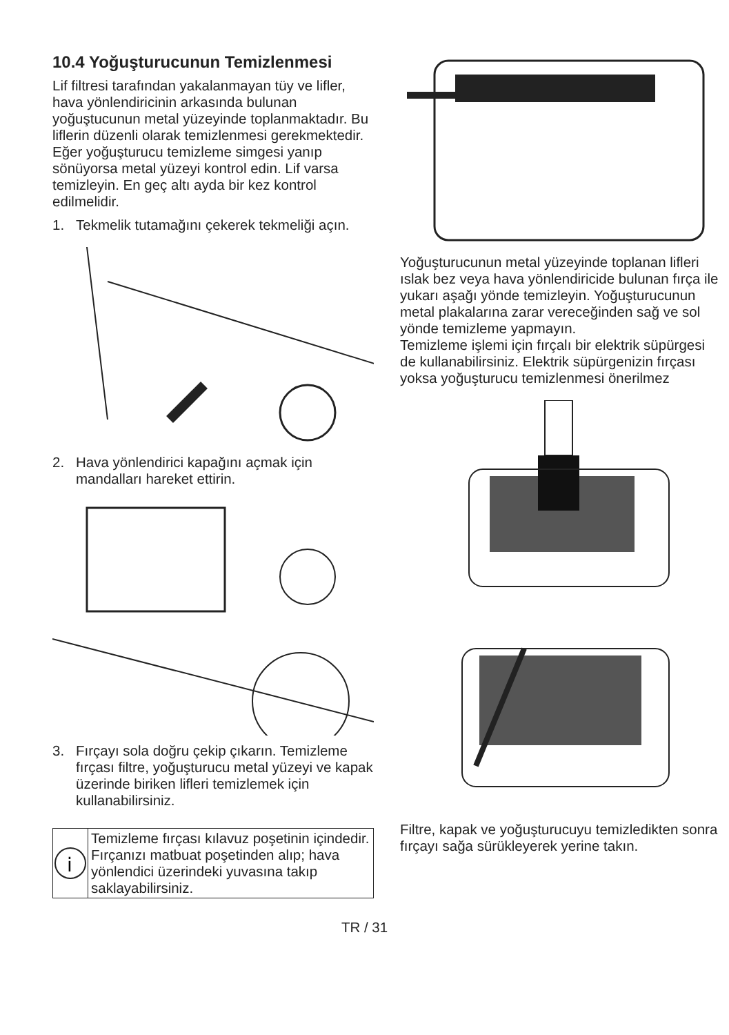10.4 Yoğuşturucunun Temizlenmesi
Lif filtresi tarafından yakalanmayan tüy ve lifler, hava yönlendiricinin arkasında bulunan yoğuştucunun metal yüzeyinde toplanmaktadır. Bu liflerin düzenli olarak temizlenmesi gerekmektedir.
Eğer yoğuşturucu temizleme simgesi yanıp sönüyorsa metal yüzeyi kontrol edin. Lif varsa temizleyin. En geç altı ayda bir kez kontrol edilmelidir.
1. Tekmelik tutamağını çekerek tekmeliği açın.
2. Hava yönlendirici kapağını açmak için mandalları hareket ettirin.
3. Fırçayı sola doğru çekip çıkarın. Temizleme fırçası filtre, yoğuşturucu metal yüzeyi ve kapak üzerinde biriken lifleri temizlemek için kullanabilirsiniz.
i
Temizleme fırçası kılavuz poşetinin içindedir. Fırçanızı matbuat poşetinden alıp; hava yönlendici üzerindeki yuvasına takıp saklayabilirsiniz.
Yoğuşturucunun metal yüzeyinde toplanan lifleri ıslak bez veya hava yönlendiricide bulunan fırça ile yukarı aşağı yönde temizleyin. Yoğuşturucunun metal plakalarına zarar vereceğinden sağ ve sol yönde temizleme yapmayın.
Temizleme işlemi için fırçalı bir elektrik süpürgesi de kullanabilirsiniz. Elektrik süpürgenizin fırçası yoksa yoğuşturucu temizlenmesi önerilmez
Filtre, kapak ve yoğuşturucuyu temizledikten sonra fırçayı sağa sürükleyerek yerine takın.
TR / 31